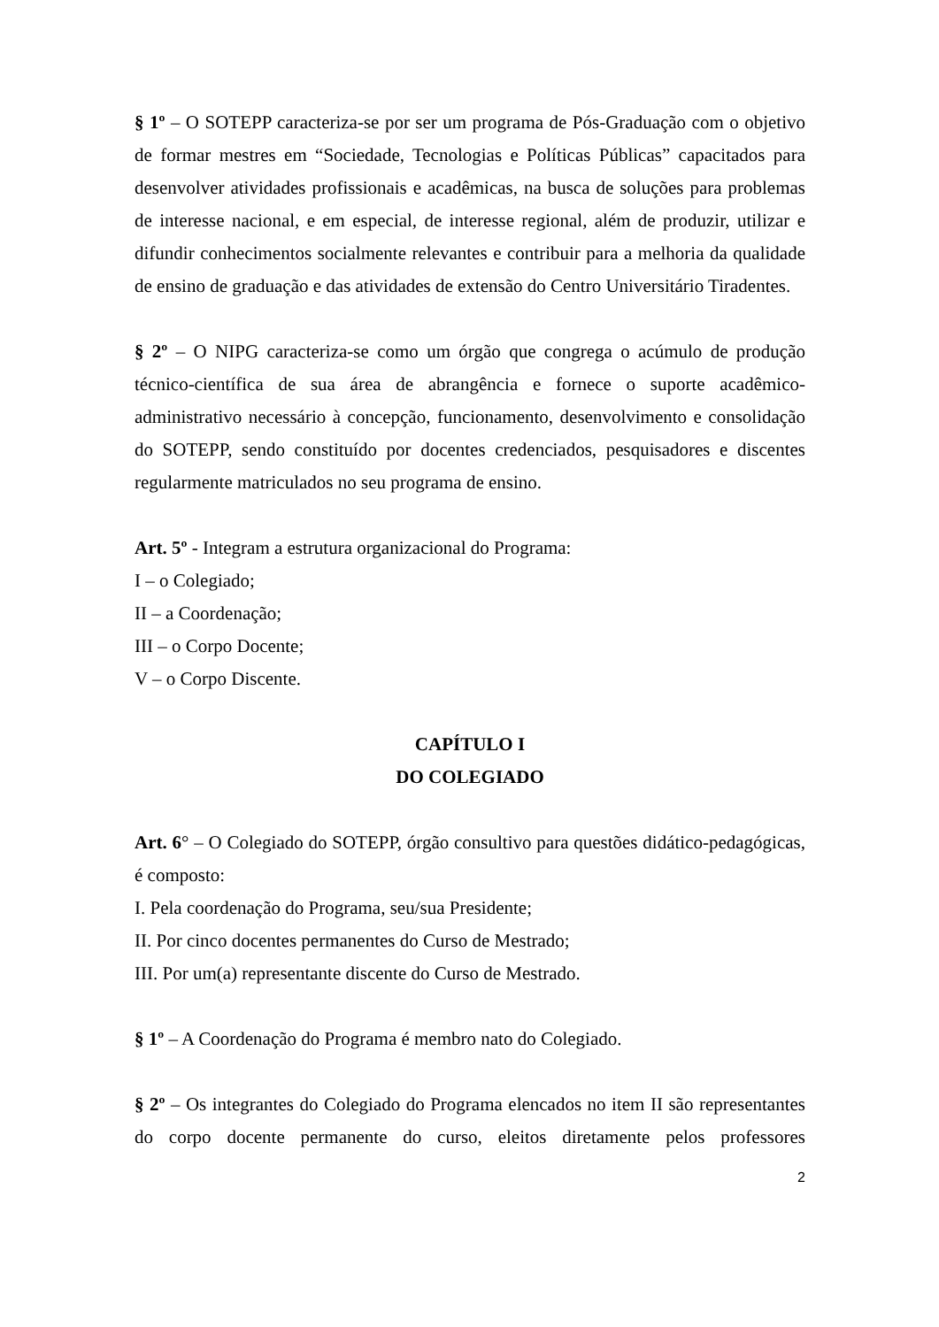§ 1º – O SOTEPP caracteriza-se por ser um programa de Pós-Graduação com o objetivo de formar mestres em “Sociedade, Tecnologias e Políticas Públicas” capacitados para desenvolver atividades profissionais e acadêmicas, na busca de soluções para problemas de interesse nacional, e em especial, de interesse regional, além de produzir, utilizar e difundir conhecimentos socialmente relevantes e contribuir para a melhoria da qualidade de ensino de graduação e das atividades de extensão do Centro Universitário Tiradentes.
§ 2º – O NIPG caracteriza-se como um órgão que congrega o acúmulo de produção técnico-científica de sua área de abrangência e fornece o suporte acadêmico-administrativo necessário à concepção, funcionamento, desenvolvimento e consolidação do SOTEPP, sendo constituído por docentes credenciados, pesquisadores e discentes regularmente matriculados no seu programa de ensino.
Art. 5º - Integram a estrutura organizacional do Programa:
I – o Colegiado;
II – a Coordenação;
III – o Corpo Docente;
V – o Corpo Discente.
CAPÍTULO I
DO COLEGIADO
Art. 6° – O Colegiado do SOTEPP, órgão consultivo para questões didático-pedagógicas, é composto:
I. Pela coordenação do Programa, seu/sua Presidente;
II. Por cinco docentes permanentes do Curso de Mestrado;
III. Por um(a) representante discente do Curso de Mestrado.
§ 1º – A Coordenação do Programa é membro nato do Colegiado.
§ 2º – Os integrantes do Colegiado do Programa elencados no item II são representantes do corpo docente permanente do curso, eleitos diretamente pelos professores
2